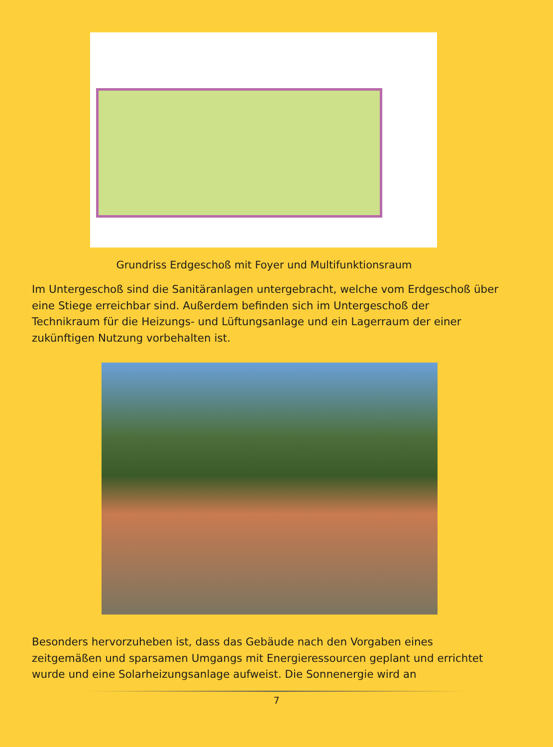Grundriss Erdgeschoß mit Foyer und Multifunktionsraum
Im Untergeschoß sind die Sanitäranlagen untergebracht, welche vom Erdgeschoß über eine Stiege erreichbar sind. Außerdem befinden sich im Untergeschoß der Technikraum für die Heizungs- und Lüftungsanlage und ein Lagerraum der einer zukünftigen Nutzung vorbehalten ist.
Besonders hervorzuheben ist, dass das Gebäude nach den Vorgaben eines zeitgemäßen und sparsamen Umgangs mit Energieressourcen geplant und errichtet wurde und eine Solarheizungsanlage aufweist. Die Sonnenergie wird an
7